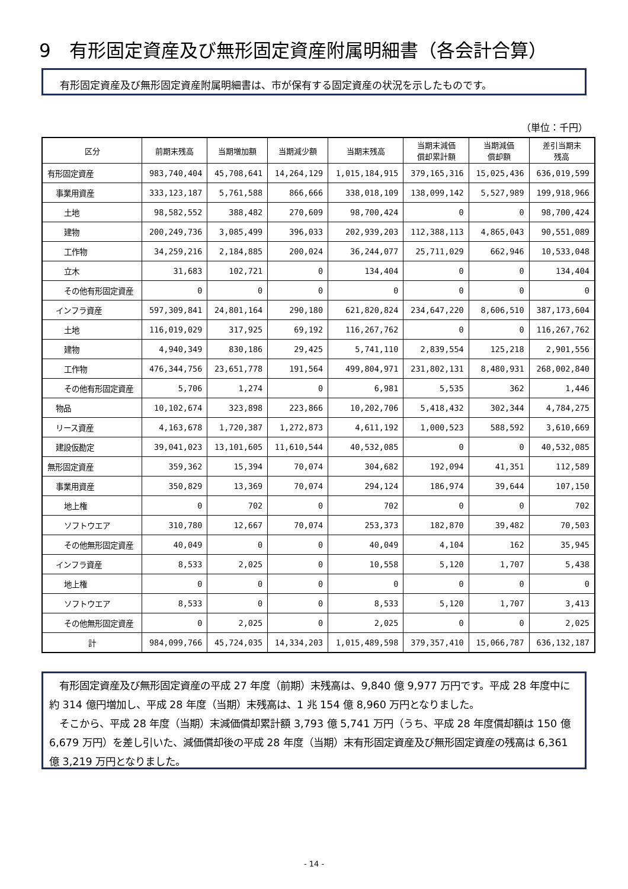9　有形固定資産及び無形固定資産附属明細書（各会計合算）
有形固定資産及び無形固定資産附属明細書は、市が保有する固定資産の状況を示したものです。
（単位：千円）
| 区分 | 前期末残高 | 当期増加額 | 当期減少額 | 当期末残高 | 当期末減価 償却累計額 | 当期減価 償却額 | 差引当期末 残高 |
| --- | --- | --- | --- | --- | --- | --- | --- |
| 有形固定資産 | 983,740,404 | 45,708,641 | 14,264,129 | 1,015,184,915 | 379,165,316 | 15,025,436 | 636,019,599 |
| 事業用資産 | 333,123,187 | 5,761,588 | 866,666 | 338,018,109 | 138,099,142 | 5,527,989 | 199,918,966 |
| 土地 | 98,582,552 | 388,482 | 270,609 | 98,700,424 | 0 | 0 | 98,700,424 |
| 建物 | 200,249,736 | 3,085,499 | 396,033 | 202,939,203 | 112,388,113 | 4,865,043 | 90,551,089 |
| 工作物 | 34,259,216 | 2,184,885 | 200,024 | 36,244,077 | 25,711,029 | 662,946 | 10,533,048 |
| 立木 | 31,683 | 102,721 | 0 | 134,404 | 0 | 0 | 134,404 |
| その他有形固定資産 | 0 | 0 | 0 | 0 | 0 | 0 | 0 |
| インフラ資産 | 597,309,841 | 24,801,164 | 290,180 | 621,820,824 | 234,647,220 | 8,606,510 | 387,173,604 |
| 土地 | 116,019,029 | 317,925 | 69,192 | 116,267,762 | 0 | 0 | 116,267,762 |
| 建物 | 4,940,349 | 830,186 | 29,425 | 5,741,110 | 2,839,554 | 125,218 | 2,901,556 |
| 工作物 | 476,344,756 | 23,651,778 | 191,564 | 499,804,971 | 231,802,131 | 8,480,931 | 268,002,840 |
| その他有形固定資産 | 5,706 | 1,274 | 0 | 6,981 | 5,535 | 362 | 1,446 |
| 物品 | 10,102,674 | 323,898 | 223,866 | 10,202,706 | 5,418,432 | 302,344 | 4,784,275 |
| リース資産 | 4,163,678 | 1,720,387 | 1,272,873 | 4,611,192 | 1,000,523 | 588,592 | 3,610,669 |
| 建設仮勘定 | 39,041,023 | 13,101,605 | 11,610,544 | 40,532,085 | 0 | 0 | 40,532,085 |
| 無形固定資産 | 359,362 | 15,394 | 70,074 | 304,682 | 192,094 | 41,351 | 112,589 |
| 事業用資産 | 350,829 | 13,369 | 70,074 | 294,124 | 186,974 | 39,644 | 107,150 |
| 地上権 | 0 | 702 | 0 | 702 | 0 | 0 | 702 |
| ソフトウエア | 310,780 | 12,667 | 70,074 | 253,373 | 182,870 | 39,482 | 70,503 |
| その他無形固定資産 | 40,049 | 0 | 0 | 40,049 | 4,104 | 162 | 35,945 |
| インフラ資産 | 8,533 | 2,025 | 0 | 10,558 | 5,120 | 1,707 | 5,438 |
| 地上権 | 0 | 0 | 0 | 0 | 0 | 0 | 0 |
| ソフトウエア | 8,533 | 0 | 0 | 8,533 | 5,120 | 1,707 | 3,413 |
| その他無形固定資産 | 0 | 2,025 | 0 | 2,025 | 0 | 0 | 2,025 |
| 計 | 984,099,766 | 45,724,035 | 14,334,203 | 1,015,489,598 | 379,357,410 | 15,066,787 | 636,132,187 |
　有形固定資産及び無形固定資産の平成 27 年度（前期）末残高は、9,840 億 9,977 万円です。平成 28 年度中に約 314 億円増加し、平成 28 年度（当期）末残高は、1 兆 154 億 8,960 万円となりました。
　そこから、平成 28 年度（当期）末減価償却累計額 3,793 億 5,741 万円（うち、平成 28 年度償却額は 150 億 6,679 万円）を差し引いた、減価償却後の平成 28 年度（当期）末有形固定資産及び無形固定資産の残高は 6,361 億 3,219 万円となりました。
- 14 -